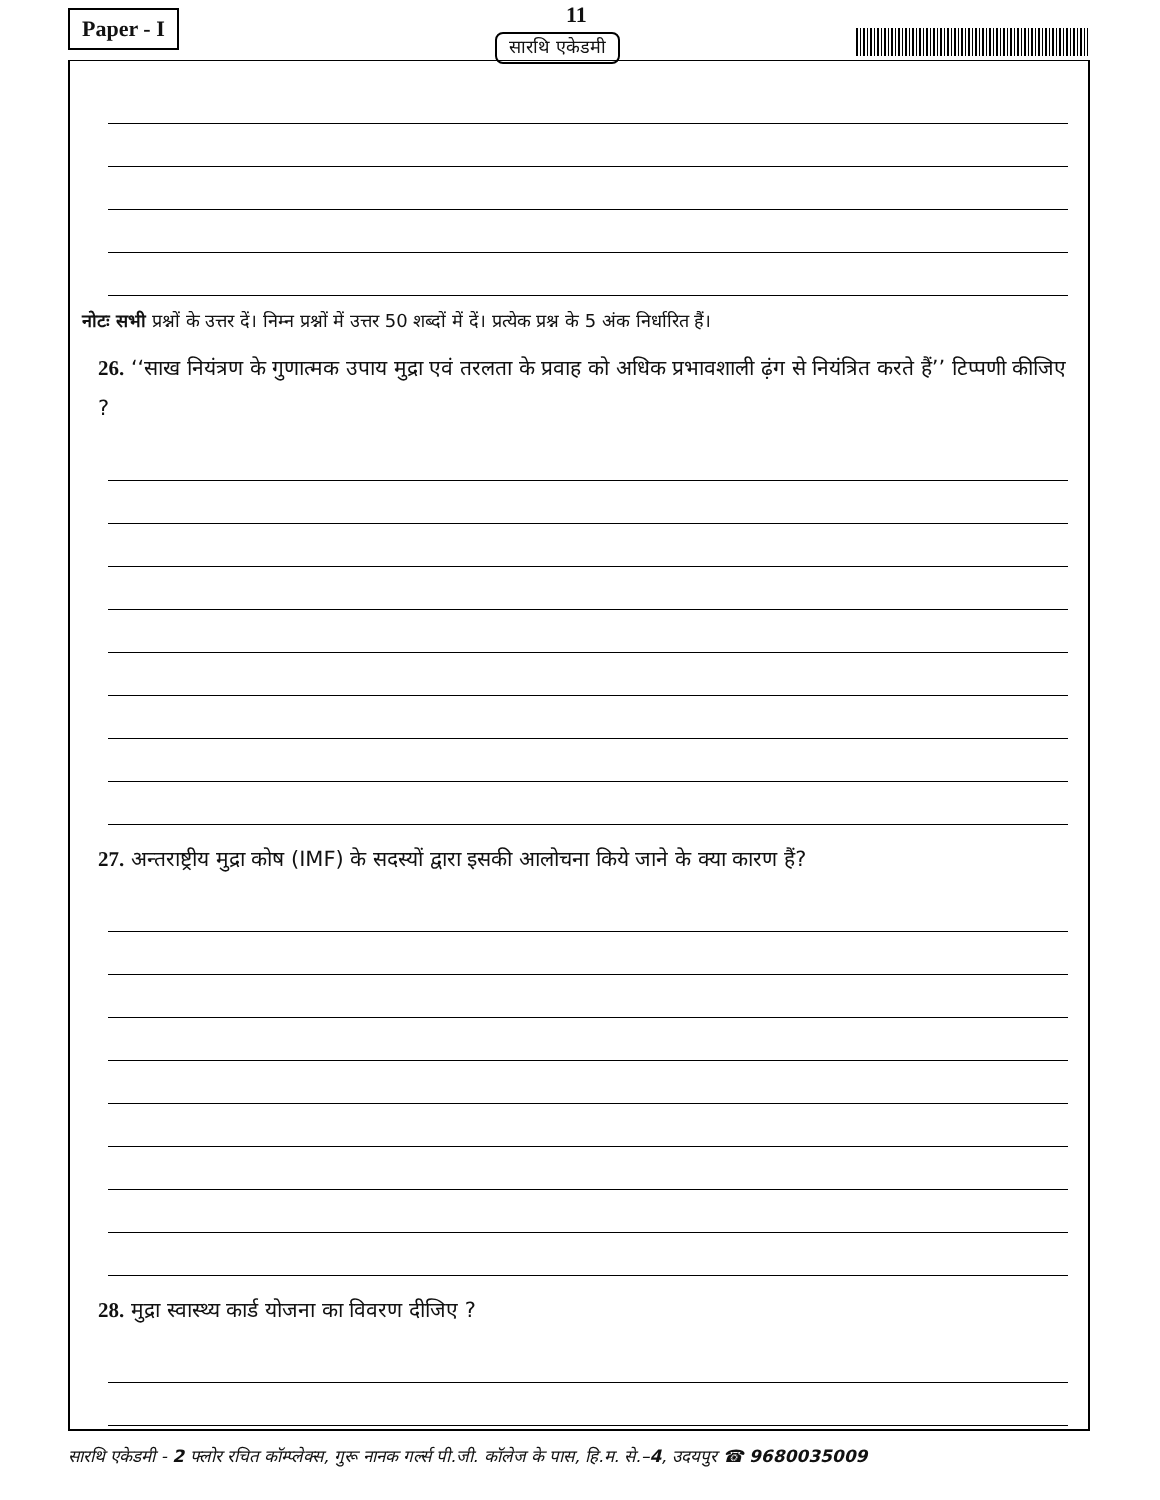Paper - I 11
सारथि एकेडमी
नोटः सभी प्रश्नों के उत्तर दें। निम्न प्रश्नों में उत्तर 50 शब्दों में दें। प्रत्येक प्रश्न के 5 अंक निर्धारित हैं।
26. ‘‘साख नियंत्रण के गुणात्मक उपाय मुद्रा एवं तरलता के प्रवाह को अधिक प्रभावशाली ढ़ंग से नियंत्रित करते हैं’’ टिप्पणी कीजिए ?
27. अन्तराष्ट्रीय मुद्रा कोष (IMF) के सदस्यों द्वारा इसकी आलोचना किये जाने के क्या कारण हैं?
28. मुद्रा स्वास्थ्य कार्ड योजना का विवरण दीजिए ?
सारथि एकेडमी - 2 फ्लोर रचित कॉम्प्लेक्स, गुरू नानक गर्ल्स पी.जी. कॉलेज के पास, हि.म. से.–4, उदयपुर ☎ 9680035009